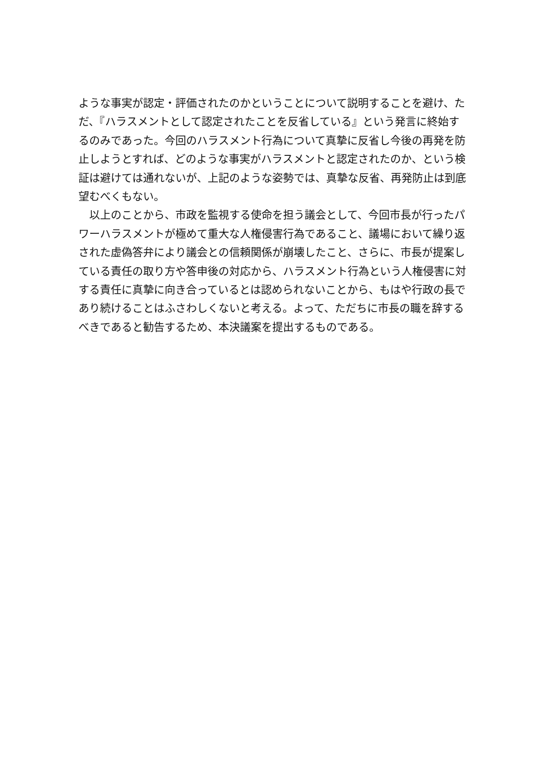ような事実が認定・評価されたのかということについて説明することを避け、ただ、『ハラスメントとして認定されたことを反省している』という発言に終始するのみであった。今回のハラスメント行為について真摯に反省し今後の再発を防止しようとすれば、どのような事実がハラスメントと認定されたのか、という検証は避けては通れないが、上記のような姿勢では、真摯な反省、再発防止は到底望むべくもない。
　以上のことから、市政を監視する使命を担う議会として、今回市長が行ったパワーハラスメントが極めて重大な人権侵害行為であること、議場において繰り返された虚偽答弁により議会との信頼関係が崩壊したこと、さらに、市長が提案している責任の取り方や答申後の対応から、ハラスメント行為という人権侵害に対する責任に真摯に向き合っているとは認められないことから、もはや行政の長であり続けることはふさわしくないと考える。よって、ただちに市長の職を辞するべきであると勧告するため、本決議案を提出するものである。